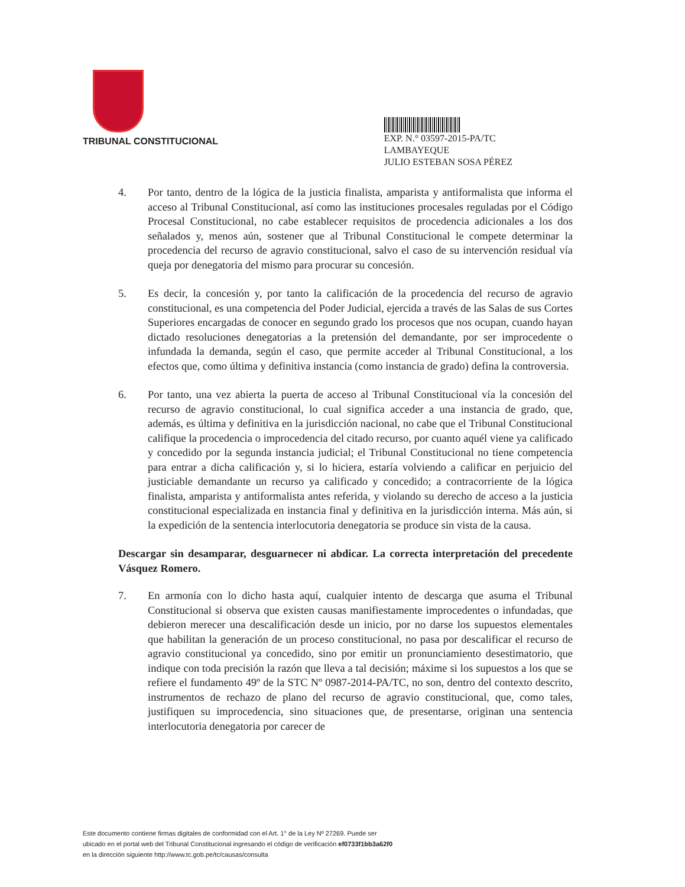TRIBUNAL CONSTITUCIONAL
EXP. N.° 03597-2015-PA/TC
LAMBAYEQUE
JULIO ESTEBAN SOSA PÉREZ
4. Por tanto, dentro de la lógica de la justicia finalista, amparista y antiformalista que informa el acceso al Tribunal Constitucional, así como las instituciones procesales reguladas por el Código Procesal Constitucional, no cabe establecer requisitos de procedencia adicionales a los dos señalados y, menos aún, sostener que al Tribunal Constitucional le compete determinar la procedencia del recurso de agravio constitucional, salvo el caso de su intervención residual vía queja por denegatoria del mismo para procurar su concesión.
5. Es decir, la concesión y, por tanto la calificación de la procedencia del recurso de agravio constitucional, es una competencia del Poder Judicial, ejercida a través de las Salas de sus Cortes Superiores encargadas de conocer en segundo grado los procesos que nos ocupan, cuando hayan dictado resoluciones denegatorias a la pretensión del demandante, por ser improcedente o infundada la demanda, según el caso, que permite acceder al Tribunal Constitucional, a los efectos que, como última y definitiva instancia (como instancia de grado) defina la controversia.
6. Por tanto, una vez abierta la puerta de acceso al Tribunal Constitucional vía la concesión del recurso de agravio constitucional, lo cual significa acceder a una instancia de grado, que, además, es última y definitiva en la jurisdicción nacional, no cabe que el Tribunal Constitucional califique la procedencia o improcedencia del citado recurso, por cuanto aquél viene ya calificado y concedido por la segunda instancia judicial; el Tribunal Constitucional no tiene competencia para entrar a dicha calificación y, si lo hiciera, estaría volviendo a calificar en perjuicio del justiciable demandante un recurso ya calificado y concedido; a contracorriente de la lógica finalista, amparista y antiformalista antes referida, y violando su derecho de acceso a la justicia constitucional especializada en instancia final y definitiva en la jurisdicción interna. Más aún, si la expedición de la sentencia interlocutoria denegatoria se produce sin vista de la causa.
Descargar sin desamparar, desguarnecer ni abdicar. La correcta interpretación del precedente Vásquez Romero.
7. En armonía con lo dicho hasta aquí, cualquier intento de descarga que asuma el Tribunal Constitucional si observa que existen causas manifiestamente improcedentes o infundadas, que debieron merecer una descalificación desde un inicio, por no darse los supuestos elementales que habilitan la generación de un proceso constitucional, no pasa por descalificar el recurso de agravio constitucional ya concedido, sino por emitir un pronunciamiento desestimatorio, que indique con toda precisión la razón que lleva a tal decisión; máxime si los supuestos a los que se refiere el fundamento 49º de la STC Nº 0987-2014-PA/TC, no son, dentro del contexto descrito, instrumentos de rechazo de plano del recurso de agravio constitucional, que, como tales, justifiquen su improcedencia, sino situaciones que, de presentarse, originan una sentencia interlocutoria denegatoria por carecer de
Este documento contiene firmas digitales de conformidad con el Art. 1° de la Ley Nº 27269. Puede ser
ubicado en el portal web del Tribunal Constitucional ingresando el código de verificación ef0733f1bb3a62f0
en la dirección siguiente http://www.tc.gob.pe/tc/causas/consulta